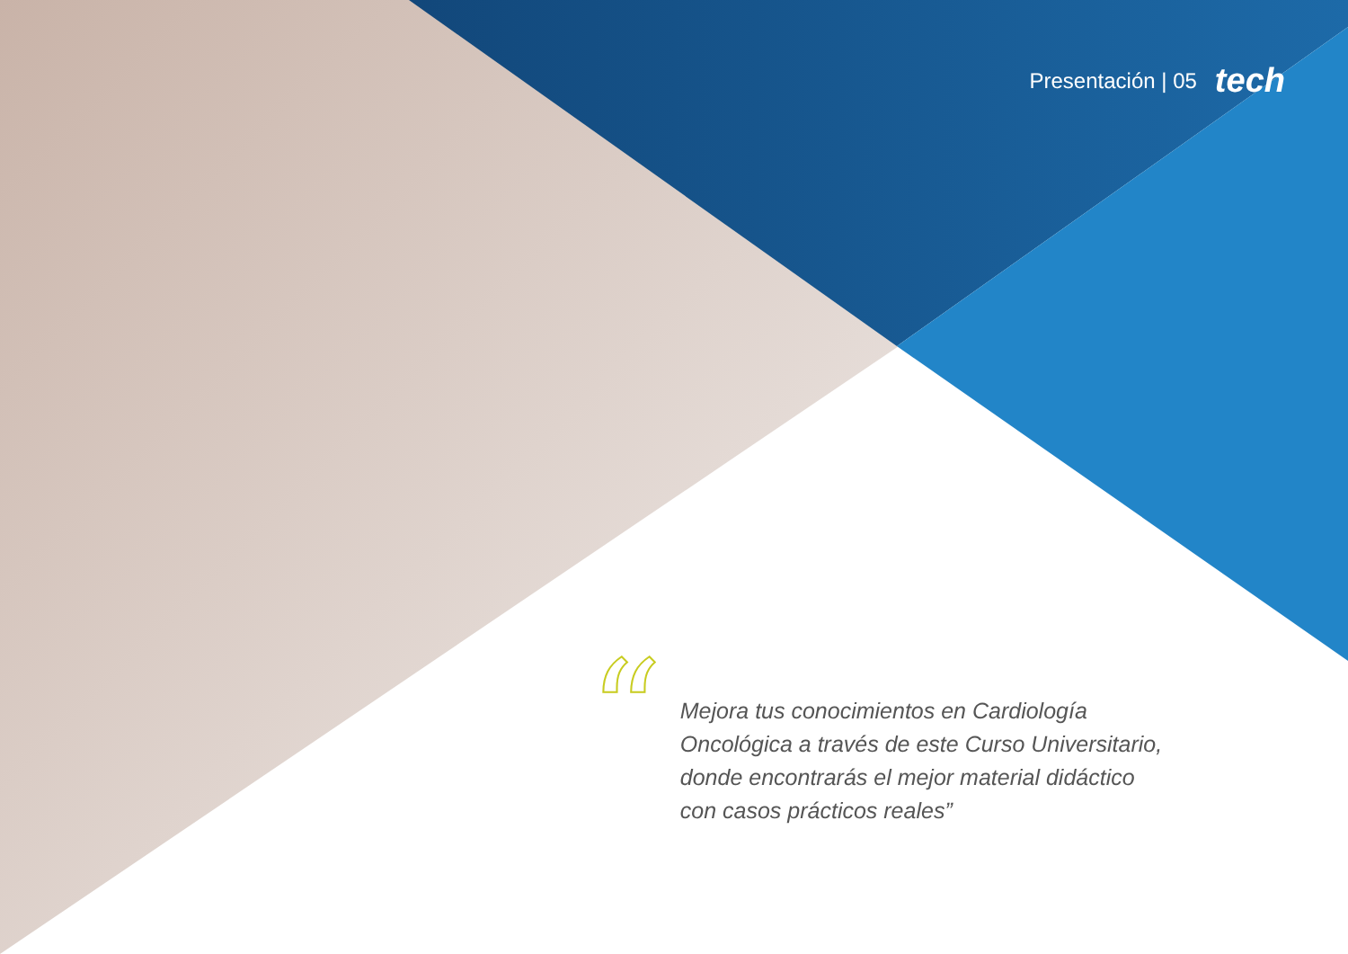Presentación | 05 tech
“
Mejora tus conocimientos en Cardiología Oncológica a través de este Curso Universitario, donde encontrarás el mejor material didáctico con casos prácticos reales”